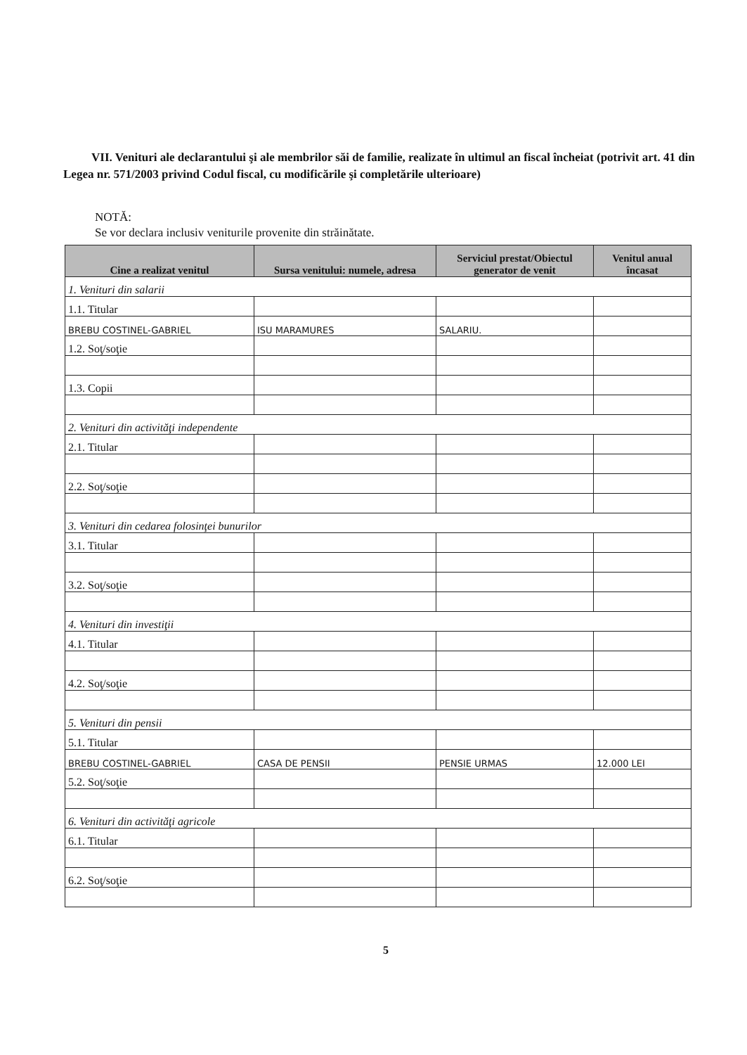VII. Venituri ale declarantului şi ale membrilor săi de familie, realizate în ultimul an fiscal încheiat (potrivit art. 41 din Legea nr. 571/2003 privind Codul fiscal, cu modificările şi completările ulterioare)
NOTĂ:
Se vor declara inclusiv veniturile provenite din străinătate.
| Cine a realizat venitul | Sursa venitului: numele, adresa | Serviciul prestat/Obiectul generator de venit | Venitul anual încasat |
| --- | --- | --- | --- |
| 1. Venituri din salarii | | | |
| 1.1. Titular | | | |
| BREBU COSTINEL-GABRIEL | ISU MARAMURES | SALARIU. | |
| 1.2. Soţ/soţie | | | |
| 1.3. Copii | | | |
| 2. Venituri din activităţi independente | | | |
| 2.1. Titular | | | |
| 2.2. Soţ/soţie | | | |
| 3. Venituri din cedarea folosinţei bunurilor | | | |
| 3.1. Titular | | | |
| 3.2. Soţ/soţie | | | |
| 4. Venituri din investiţii | | | |
| 4.1. Titular | | | |
| 4.2. Soţ/soţie | | | |
| 5. Venituri din pensii | | | |
| 5.1. Titular | | | |
| BREBU COSTINEL-GABRIEL | CASA DE PENSII | PENSIE URMAS | 12.000 LEI |
| 5.2. Soţ/soţie | | | |
| 6. Venituri din activităţi agricole | | | |
| 6.1. Titular | | | |
| 6.2. Soţ/soţie | | | |
5